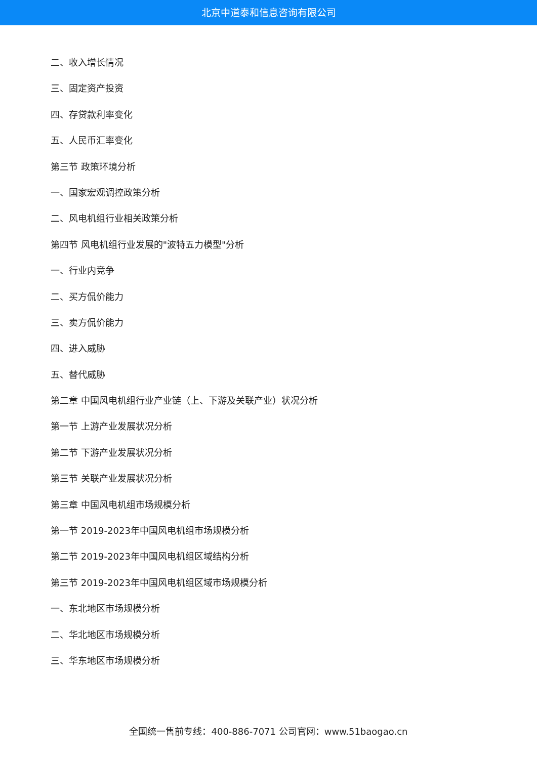北京中道泰和信息咨询有限公司
二、收入增长情况
三、固定资产投资
四、存贷款利率变化
五、人民币汇率变化
第三节 政策环境分析
一、国家宏观调控政策分析
二、风电机组行业相关政策分析
第四节 风电机组行业发展的"波特五力模型"分析
一、行业内竞争
二、买方侃价能力
三、卖方侃价能力
四、进入威胁
五、替代威胁
第二章 中国风电机组行业产业链（上、下游及关联产业）状况分析
第一节 上游产业发展状况分析
第二节 下游产业发展状况分析
第三节 关联产业发展状况分析
第三章 中国风电机组市场规模分析
第一节 2019-2023年中国风电机组市场规模分析
第二节 2019-2023年中国风电机组区域结构分析
第三节 2019-2023年中国风电机组区域市场规模分析
一、东北地区市场规模分析
二、华北地区市场规模分析
三、华东地区市场规模分析
全国统一售前专线：400-886-7071 公司官网：www.51baogao.cn